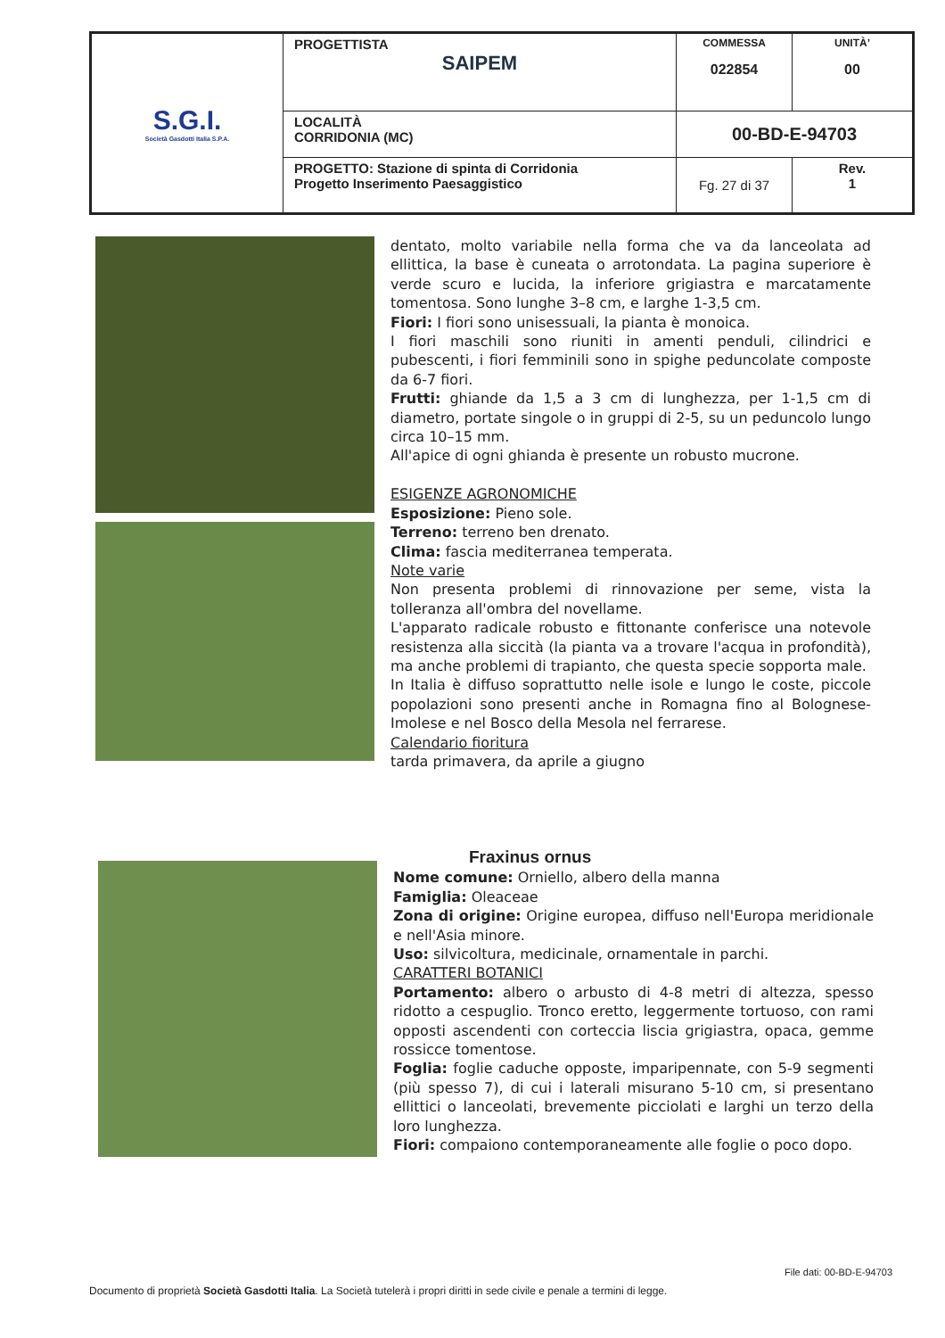| S.G.I. Società Gasdotti Italia S.P.A. | PROGETTISTA SAIPEM | COMMESSA 022854 | UNITÀ’ 00 |
| | LOCALITÀ CORRIDONIA (MC) | 00-BD-E-94703 | |
| | PROGETTO: Stazione di spinta di Corridonia Progetto Inserimento Paesaggistico | Fg. 27 di 37 | Rev. 1 |
dentato, molto variabile nella forma che va da lanceolata ad ellittica, la base è cuneata o arrotondata. La pagina superiore è verde scuro e lucida, la inferiore grigiastra e marcatamente tomentosa. Sono lunghe 3–8 cm, e larghe 1-3,5 cm.
Fiori: I fiori sono unisessuali, la pianta è monoica.
I fiori maschili sono riuniti in amenti penduli, cilindrici e pubescenti, i fiori femminili sono in spighe peduncolate composte da 6-7 fiori.
Frutti: ghiande da 1,5 a 3 cm di lunghezza, per 1-1,5 cm di diametro, portate singole o in gruppi di 2-5, su un peduncolo lungo circa 10–15 mm.
All'apice di ogni ghianda è presente un robusto mucrone.
ESIGENZE AGRONOMICHE
Esposizione: Pieno sole.
Terreno: terreno ben drenato.
Clima: fascia mediterranea temperata.
Note varie
Non presenta problemi di rinnovazione per seme, vista la tolleranza all'ombra del novellame.
L'apparato radicale robusto e fittonante conferisce una notevole resistenza alla siccità (la pianta va a trovare l'acqua in profondità), ma anche problemi di trapianto, che questa specie sopporta male.
In Italia è diffuso soprattutto nelle isole e lungo le coste, piccole popolazioni sono presenti anche in Romagna fino al Bolognese-Imolese e nel Bosco della Mesola nel ferrarese.
Calendario fioritura
tarda primavera, da aprile a giugno
Fraxinus ornus
Nome comune: Orniello, albero della manna
Famiglia: Oleaceae
Zona di origine: Origine europea, diffuso nell'Europa meridionale e nell'Asia minore.
Uso: silvicoltura, medicinale, ornamentale in parchi.
CARATTERI BOTANICI
Portamento: albero o arbusto di 4-8 metri di altezza, spesso ridotto a cespuglio. Tronco eretto, leggermente tortuoso, con rami opposti ascendenti con corteccia liscia grigiastra, opaca, gemme rossicce tomentose.
Foglia: foglie caduche opposte, imparipennate, con 5-9 segmenti (più spesso 7), di cui i laterali misurano 5-10 cm, si presentano ellittici o lanceolati, brevemente picciolati e larghi un terzo della loro lunghezza.
Fiori: compaiono contemporaneamente alle foglie o poco dopo.
File dati: 00-BD-E-94703
Documento di proprietà Società Gasdotti Italia. La Società tutelerà i propri diritti in sede civile e penale a termini di legge.